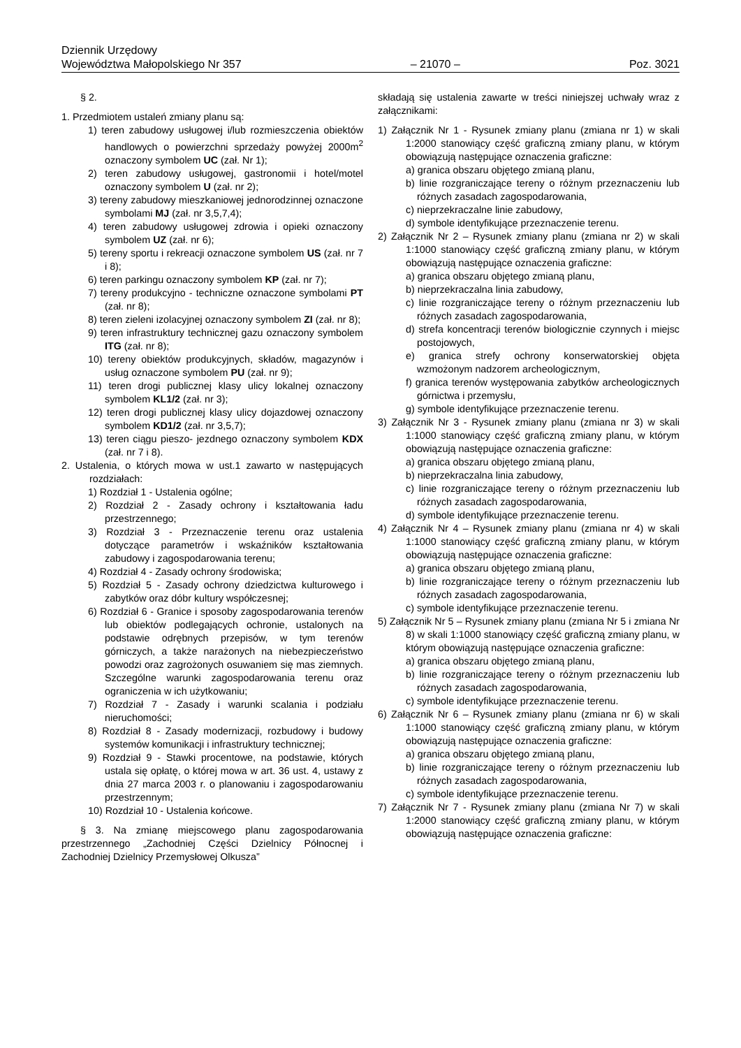Dziennik Urzędowy
Województwa Małopolskiego Nr 357
– 21070 –
Poz. 3021
§ 2.
1. Przedmiotem ustaleń zmiany planu są:
1) teren zabudowy usługowej i/lub rozmieszczenia obiektów handlowych o powierzchni sprzedaży powyżej 2000m<sup>2</sup> oznaczony symbolem UC (zał. Nr 1);
2) teren zabudowy usługowej, gastronomii i hotel/motel oznaczony symbolem U (zał. nr 2);
3) tereny zabudowy mieszkaniowej jednorodzinnej oznaczone symbolami MJ (zał. nr 3,5,7,4);
4) teren zabudowy usługowej zdrowia i opieki oznaczony symbolem UZ (zał. nr 6);
5) tereny sportu i rekreacji oznaczone symbolem US (zał. nr 7 i 8);
6) teren parkingu oznaczony symbolem KP (zał. nr 7);
7) tereny produkcyjno - techniczne oznaczone symbolami PT (zał. nr 8);
8) teren zieleni izolacyjnej oznaczony symbolem ZI (zał. nr 8);
9) teren infrastruktury technicznej gazu oznaczony symbolem ITG (zał. nr 8);
10) tereny obiektów produkcyjnych, składów, magazynów i usług oznaczone symbolem PU (zał. nr 9);
11) teren drogi publicznej klasy ulicy lokalnej oznaczony symbolem KL1/2 (zał. nr 3);
12) teren drogi publicznej klasy ulicy dojazdowej oznaczony symbolem KD1/2 (zał. nr 3,5,7);
13) teren ciągu pieszo- jezdnego oznaczony symbolem KDX (zał. nr 7 i 8).
2. Ustalenia, o których mowa w ust.1 zawarto w następujących rozdziałach:
1) Rozdział 1 - Ustalenia ogólne;
2) Rozdział 2 - Zasady ochrony i kształtowania ładu przestrzennego;
3) Rozdział 3 - Przeznaczenie terenu oraz ustalenia dotyczące parametrów i wskaźników kształtowania zabudowy i zagospodarowania terenu;
4) Rozdział 4 - Zasady ochrony środowiska;
5) Rozdział 5 - Zasady ochrony dziedzictwa kulturowego i zabytków oraz dóbr kultury współczesnej;
6) Rozdział 6 - Granice i sposoby zagospodarowania terenów lub obiektów podlegających ochronie, ustalonych na podstawie odrębnych przepisów, w tym terenów górniczych, a także narażonych na niebezpieczeństwo powodzi oraz zagrożonych osuwaniem się mas ziemnych. Szczególne warunki zagospodarowania terenu oraz ograniczenia w ich użytkowaniu;
7) Rozdział 7 - Zasady i warunki scalania i podziału nieruchomości;
8) Rozdział 8 - Zasady modernizacji, rozbudowy i budowy systemów komunikacji i infrastruktury technicznej;
9) Rozdział 9 - Stawki procentowe, na podstawie, których ustala się opłatę, o której mowa w art. 36 ust. 4, ustawy z dnia 27 marca 2003 r. o planowaniu i zagospodarowaniu przestrzennym;
10) Rozdział 10 - Ustalenia końcowe.
§ 3. Na zmianę miejscowego planu zagospodarowania przestrzennego „Zachodniej Części Dzielnicy Północnej i Zachodniej Dzielnicy Przemysłowej Olkusza”
składają się ustalenia zawarte w treści niniejszej uchwały wraz z załącznikami:
1) Załącznik Nr 1 - Rysunek zmiany planu (zmiana nr 1) w skali 1:2000 stanowiący część graficzną zmiany planu, w którym obowiązują następujące oznaczenia graficzne:
a) granica obszaru objętego zmianą planu,
b) linie rozgraniczające tereny o różnym przeznaczeniu lub różnych zasadach zagospodarowania,
c) nieprzekraczalne linie zabudowy,
d) symbole identyfikujące przeznaczenie terenu.
2) Załącznik Nr 2 – Rysunek zmiany planu (zmiana nr 2) w skali 1:1000 stanowiący część graficzną zmiany planu, w którym obowiązują następujące oznaczenia graficzne:
a) granica obszaru objętego zmianą planu,
b) nieprzekraczalna linia zabudowy,
c) linie rozgraniczające tereny o różnym przeznaczeniu lub różnych zasadach zagospodarowania,
d) strefa koncentracji terenów biologicznie czynnych i miejsc postojowych,
e) granica strefy ochrony konserwatorskiej objęta wzmożonym nadzorem archeologicznym,
f) granica terenów występowania zabytków archeologicznych górnictwa i przemysłu,
g) symbole identyfikujące przeznaczenie terenu.
3) Załącznik Nr 3 - Rysunek zmiany planu (zmiana nr 3) w skali 1:1000 stanowiący część graficzną zmiany planu, w którym obowiązują następujące oznaczenia graficzne:
a) granica obszaru objętego zmianą planu,
b) nieprzekraczalna linia zabudowy,
c) linie rozgraniczające tereny o różnym przeznaczeniu lub różnych zasadach zagospodarowania,
d) symbole identyfikujące przeznaczenie terenu.
4) Załącznik Nr 4 – Rysunek zmiany planu (zmiana nr 4) w skali 1:1000 stanowiący część graficzną zmiany planu, w którym obowiązują następujące oznaczenia graficzne:
a) granica obszaru objętego zmianą planu,
b) linie rozgraniczające tereny o różnym przeznaczeniu lub różnych zasadach zagospodarowania,
c) symbole identyfikujące przeznaczenie terenu.
5) Załącznik Nr 5 – Rysunek zmiany planu (zmiana Nr 5 i zmiana Nr 8) w skali 1:1000 stanowiący część graficzną zmiany planu, w którym obowiązują następujące oznaczenia graficzne:
a) granica obszaru objętego zmianą planu,
b) linie rozgraniczające tereny o różnym przeznaczeniu lub różnych zasadach zagospodarowania,
c) symbole identyfikujące przeznaczenie terenu.
6) Załącznik Nr 6 – Rysunek zmiany planu (zmiana nr 6) w skali 1:1000 stanowiący część graficzną zmiany planu, w którym obowiązują następujące oznaczenia graficzne:
a) granica obszaru objętego zmianą planu,
b) linie rozgraniczające tereny o różnym przeznaczeniu lub różnych zasadach zagospodarowania,
c) symbole identyfikujące przeznaczenie terenu.
7) Załącznik Nr 7 - Rysunek zmiany planu (zmiana Nr 7) w skali 1:2000 stanowiący część graficzną zmiany planu, w którym obowiązują następujące oznaczenia graficzne: